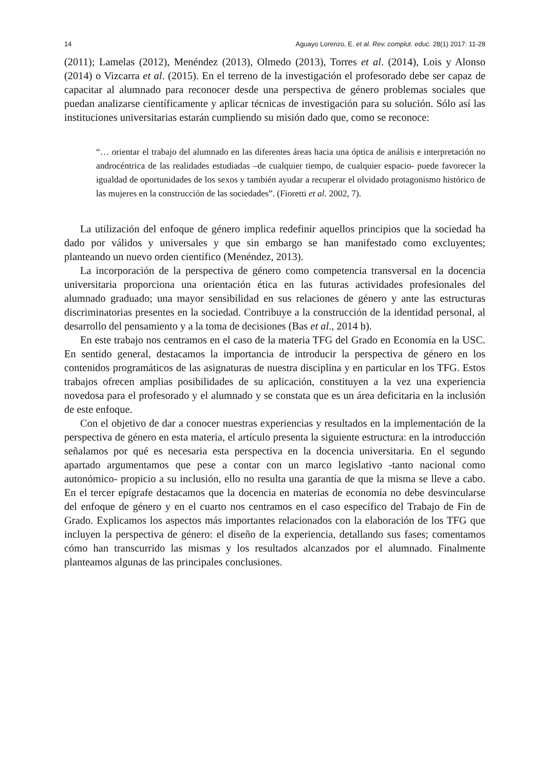14 Aguayo Lorenzo, E. et al. Rev. complut. educ. 28(1) 2017: 11-28
(2011); Lamelas (2012), Menéndez (2013), Olmedo (2013), Torres et al. (2014), Lois y Alonso (2014) o Vizcarra et al. (2015). En el terreno de la investigación el profesorado debe ser capaz de capacitar al alumnado para reconocer desde una perspectiva de género problemas sociales que puedan analizarse científicamente y aplicar técnicas de investigación para su solución. Sólo así las instituciones universitarias estarán cumpliendo su misión dado que, como se reconoce:
“… orientar el trabajo del alumnado en las diferentes áreas hacia una óptica de análisis e interpretación no androcéntrica de las realidades estudiadas –de cualquier tiempo, de cualquier espacio- puede favorecer la igualdad de oportunidades de los sexos y también ayudar a recuperar el olvidado protagonismo histórico de las mujeres en la construcción de las sociedades”. (Fioretti et al. 2002, 7).
La utilización del enfoque de género implica redefinir aquellos principios que la sociedad ha dado por válidos y universales y que sin embargo se han manifestado como excluyentes; planteando un nuevo orden científico (Menéndez, 2013).
La incorporación de la perspectiva de género como competencia transversal en la docencia universitaria proporciona una orientación ética en las futuras actividades profesionales del alumnado graduado; una mayor sensibilidad en sus relaciones de género y ante las estructuras discriminatorias presentes en la sociedad. Contribuye a la construcción de la identidad personal, al desarrollo del pensamiento y a la toma de decisiones (Bas et al., 2014 b).
En este trabajo nos centramos en el caso de la materia TFG del Grado en Economía en la USC. En sentido general, destacamos la importancia de introducir la perspectiva de género en los contenidos programáticos de las asignaturas de nuestra disciplina y en particular en los TFG. Estos trabajos ofrecen amplias posibilidades de su aplicación, constituyen a la vez una experiencia novedosa para el profesorado y el alumnado y se constata que es un área deficitaria en la inclusión de este enfoque.
Con el objetivo de dar a conocer nuestras experiencias y resultados en la implementación de la perspectiva de género en esta materia, el artículo presenta la siguiente estructura: en la introducción señalamos por qué es necesaria esta perspectiva en la docencia universitaria. En el segundo apartado argumentamos que pese a contar con un marco legislativo -tanto nacional como autonómico- propicio a su inclusión, ello no resulta una garantía de que la misma se lleve a cabo. En el tercer epígrafe destacamos que la docencia en materias de economía no debe desvincularse del enfoque de género y en el cuarto nos centramos en el caso específico del Trabajo de Fin de Grado. Explicamos los aspectos más importantes relacionados con la elaboración de los TFG que incluyen la perspectiva de género: el diseño de la experiencia, detallando sus fases; comentamos cómo han transcurrido las mismas y los resultados alcanzados por el alumnado. Finalmente planteamos algunas de las principales conclusiones.